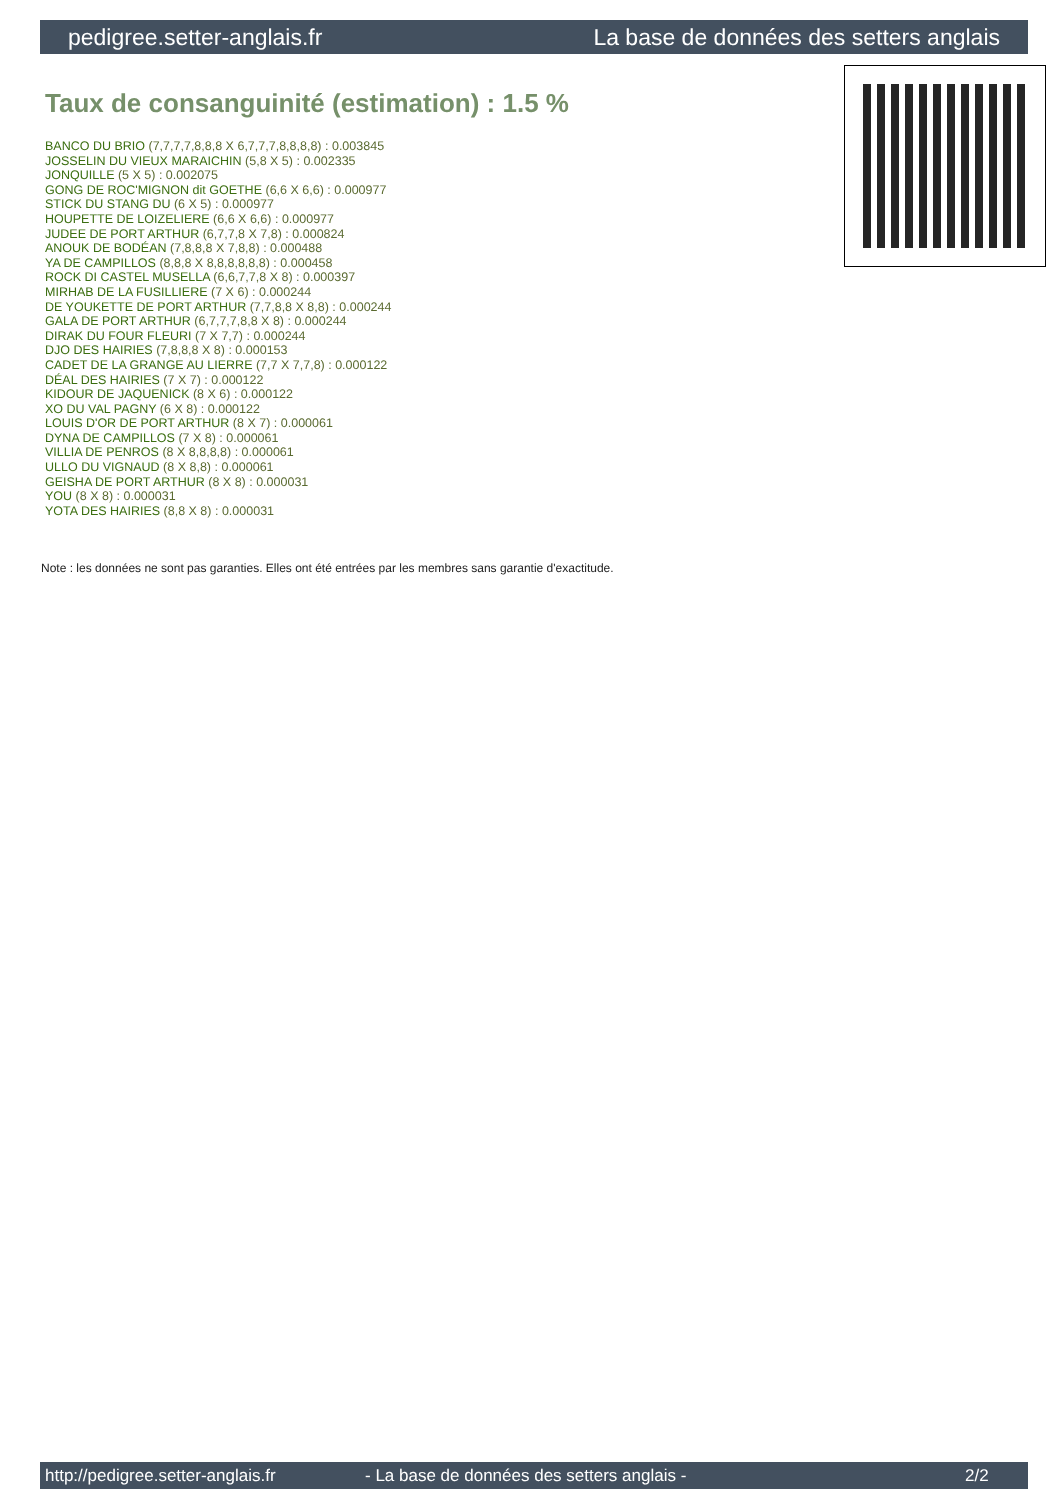pedigree.setter-anglais.fr La base de données des setters anglais
Taux de consanguinité (estimation) : 1.5 %
BANCO DU BRIO (7,7,7,7,8,8,8 X 6,7,7,7,8,8,8,8) : 0.003845
JOSSELIN DU VIEUX MARAICHIN (5,8 X 5) : 0.002335
JONQUILLE (5 X 5) : 0.002075
GONG DE ROC'MIGNON dit GOETHE (6,6 X 6,6) : 0.000977
STICK DU STANG DU (6 X 5) : 0.000977
HOUPETTE DE LOIZELIERE (6,6 X 6,6) : 0.000977
JUDEE DE PORT ARTHUR (6,7,7,8 X 7,8) : 0.000824
ANOUK DE BODÉAN (7,8,8,8 X 7,8,8) : 0.000488
YA DE CAMPILLOS (8,8,8 X 8,8,8,8,8,8) : 0.000458
ROCK DI CASTEL MUSELLA (6,6,7,7,8 X 8) : 0.000397
MIRHAB DE LA FUSILLIERE (7 X 6) : 0.000244
DE YOUKETTE DE PORT ARTHUR (7,7,8,8 X 8,8) : 0.000244
GALA DE PORT ARTHUR (6,7,7,7,8,8 X 8) : 0.000244
DIRAK DU FOUR FLEURI (7 X 7,7) : 0.000244
DJO DES HAIRIES (7,8,8,8 X 8) : 0.000153
CADET DE LA GRANGE AU LIERRE (7,7 X 7,7,8) : 0.000122
DÉAL DES HAIRIES (7 X 7) : 0.000122
KIDOUR DE JAQUENICK (8 X 6) : 0.000122
XO DU VAL PAGNY (6 X 8) : 0.000122
LOUIS D'OR DE PORT ARTHUR (8 X 7) : 0.000061
DYNA DE CAMPILLOS (7 X 8) : 0.000061
VILLIA DE PENROS (8 X 8,8,8,8) : 0.000061
ULLO DU VIGNAUD (8 X 8,8) : 0.000061
GEISHA DE PORT ARTHUR (8 X 8) : 0.000031
YOU (8 X 8) : 0.000031
YOTA DES HAIRIES (8,8 X 8) : 0.000031
Note : les données ne sont pas garanties. Elles ont été entrées par les membres sans garantie d'exactitude.
http://pedigree.setter-anglais.fr - La base de données des setters anglais - 2/2